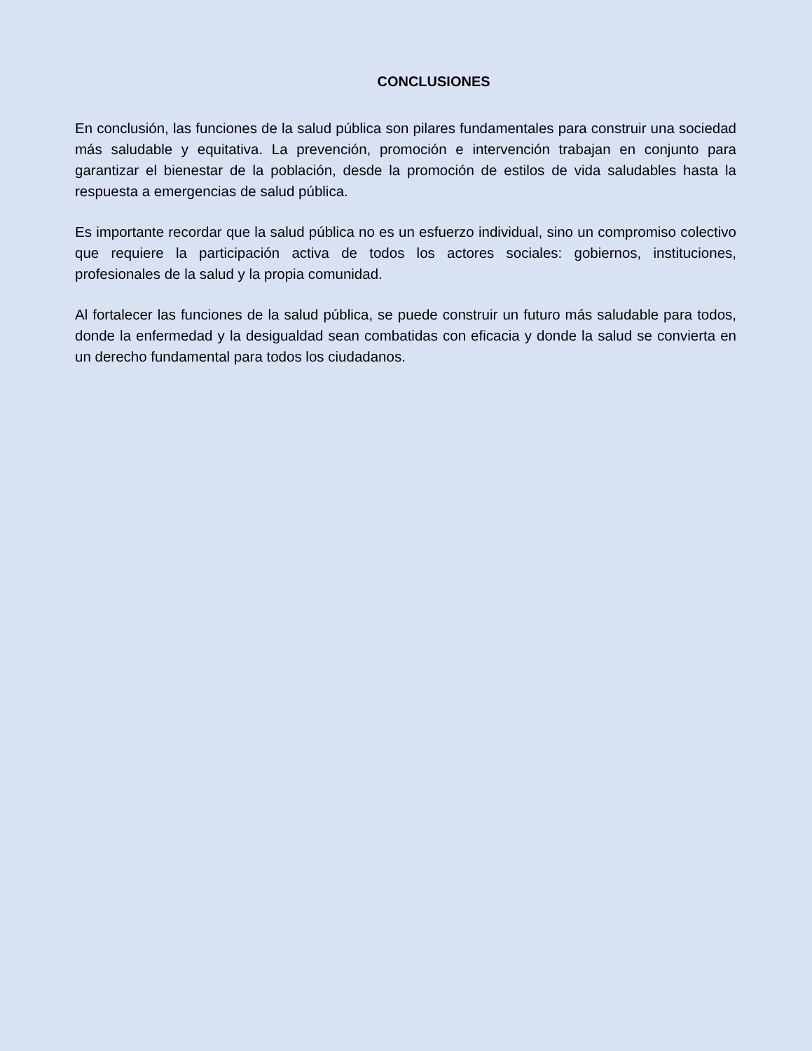CONCLUSIONES
En conclusión, las funciones de la salud pública son pilares fundamentales para construir una sociedad más saludable y equitativa. La prevención, promoción e intervención trabajan en conjunto para garantizar el bienestar de la población, desde la promoción de estilos de vida saludables hasta la respuesta a emergencias de salud pública.
Es importante recordar que la salud pública no es un esfuerzo individual, sino un compromiso colectivo que requiere la participación activa de todos los actores sociales: gobiernos, instituciones, profesionales de la salud y la propia comunidad.
Al fortalecer las funciones de la salud pública, se puede construir un futuro más saludable para todos, donde la enfermedad y la desigualdad sean combatidas con eficacia y donde la salud se convierta en un derecho fundamental para todos los ciudadanos.